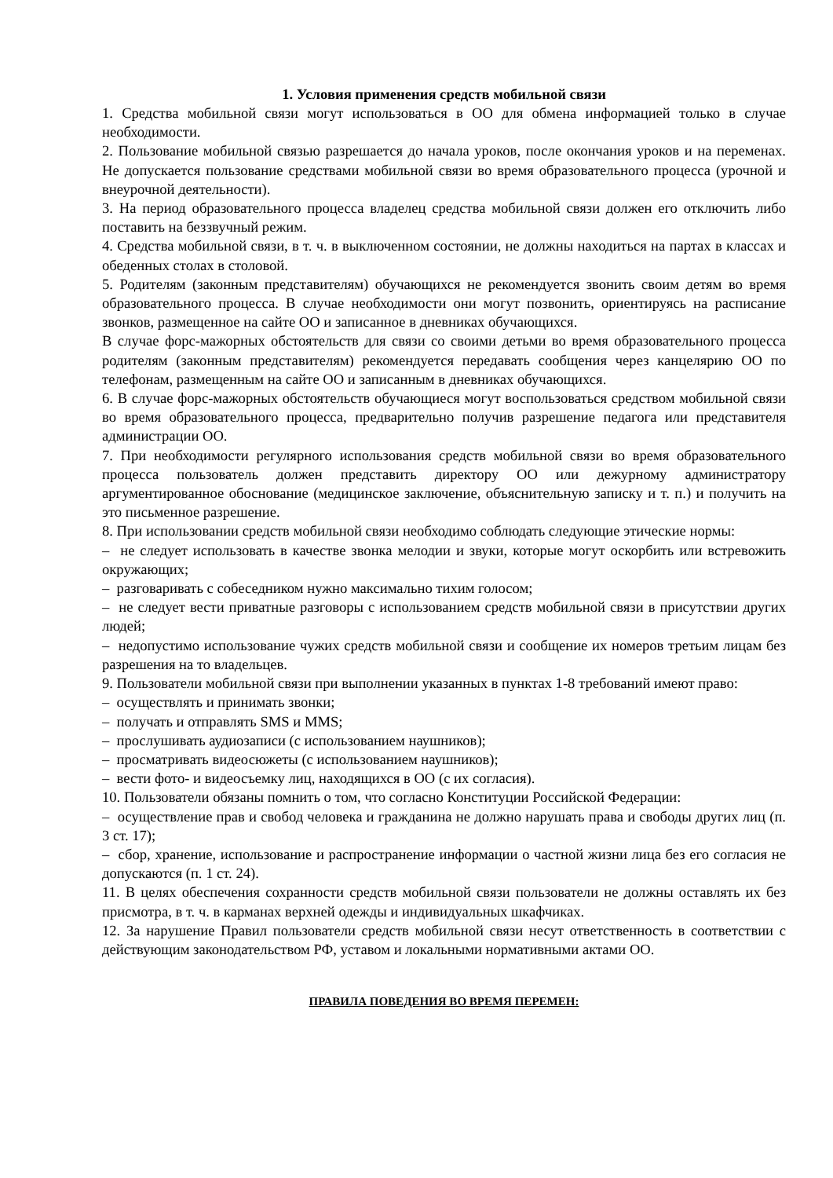1. Условия применения средств мобильной связи
1. Средства мобильной связи могут использоваться в ОО для обмена информацией только в случае необходимости.
2. Пользование мобильной связью разрешается до начала уроков, после окончания уроков и на переменах. Не допускается пользование средствами мобильной связи во время образовательного процесса (урочной и внеурочной деятельности).
3. На период образовательного процесса владелец средства мобильной связи должен его отключить либо поставить на беззвучный режим.
4. Средства мобильной связи, в т. ч. в выключенном состоянии, не должны находиться на партах в классах и обеденных столах в столовой.
5. Родителям (законным представителям) обучающихся не рекомендуется звонить своим детям во время образовательного процесса. В случае необходимости они могут позвонить, ориентируясь на расписание звонков, размещенное на сайте ОО и записанное в дневниках обучающихся.
В случае форс-мажорных обстоятельств для связи со своими детьми во время образовательного процесса родителям (законным представителям) рекомендуется передавать сообщения через канцелярию ОО по телефонам, размещенным на сайте ОО и записанным в дневниках обучающихся.
6. В случае форс-мажорных обстоятельств обучающиеся могут воспользоваться средством мобильной связи во время образовательного процесса, предварительно получив разрешение педагога или представителя администрации ОО.
7. При необходимости регулярного использования средств мобильной связи во время образовательного процесса пользователь должен представить директору ОО или дежурному администратору аргументированное обоснование (медицинское заключение, объяснительную записку и т. п.) и получить на это письменное разрешение.
8. При использовании средств мобильной связи необходимо соблюдать следующие этические нормы:
– не следует использовать в качестве звонка мелодии и звуки, которые могут оскорбить или встревожить окружающих;
– разговаривать с собеседником нужно максимально тихим голосом;
– не следует вести приватные разговоры с использованием средств мобильной связи в присутствии других людей;
– недопустимо использование чужих средств мобильной связи и сообщение их номеров третьим лицам без разрешения на то владельцев.
9. Пользователи мобильной связи при выполнении указанных в пунктах 1-8 требований имеют право:
– осуществлять и принимать звонки;
– получать и отправлять SMS и MMS;
– прослушивать аудиозаписи (с использованием наушников);
– просматривать видеосюжеты (с использованием наушников);
– вести фото- и видеосъемку лиц, находящихся в ОО (с их согласия).
10. Пользователи обязаны помнить о том, что согласно Конституции Российской Федерации:
– осуществление прав и свобод человека и гражданина не должно нарушать права и свободы других лиц (п. 3 ст. 17);
– сбор, хранение, использование и распространение информации о частной жизни лица без его согласия не допускаются (п. 1 ст. 24).
11. В целях обеспечения сохранности средств мобильной связи пользователи не должны оставлять их без присмотра, в т. ч. в карманах верхней одежды и индивидуальных шкафчиках.
12. За нарушение Правил пользователи средств мобильной связи несут ответственность в соответствии с действующим законодательством РФ, уставом и локальными нормативными актами ОО.
ПРАВИЛА ПОВЕДЕНИЯ ВО ВРЕМЯ ПЕРЕМЕН: